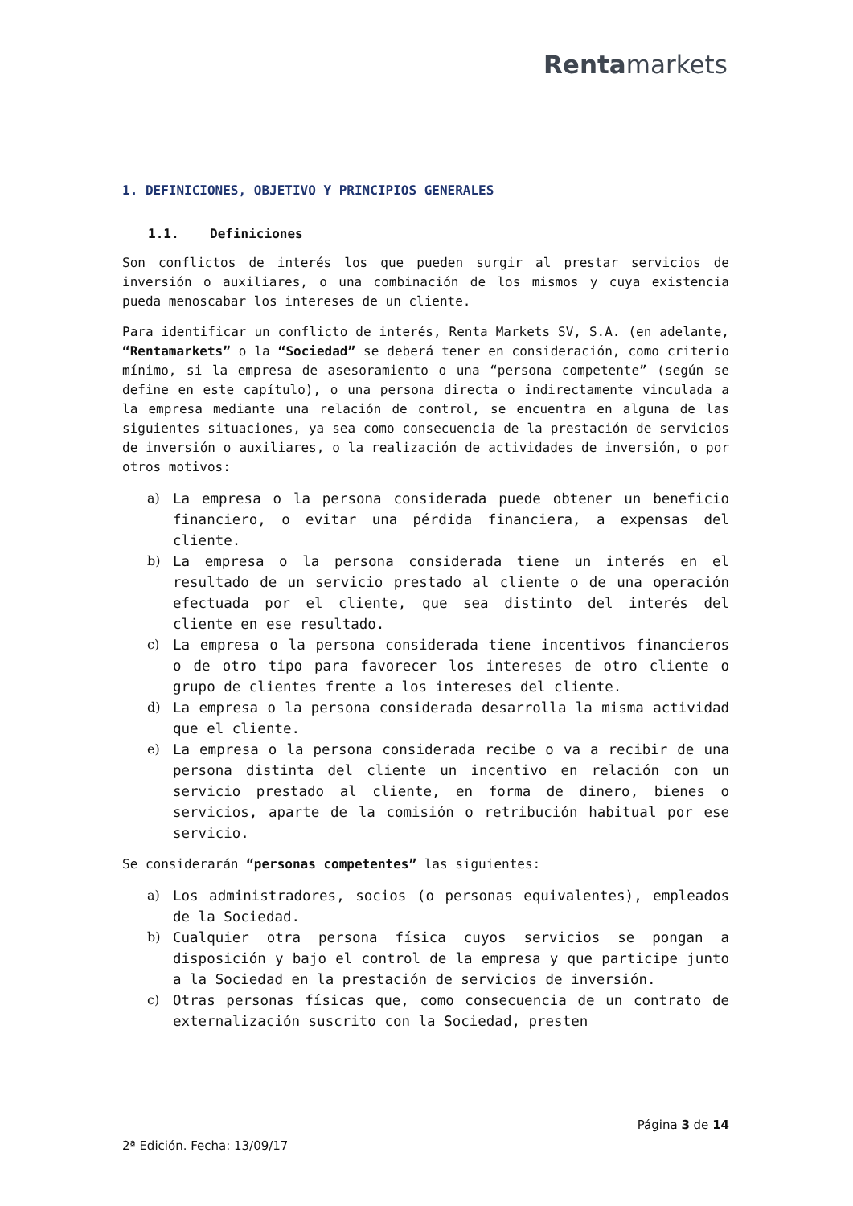Rentamarkets
1. DEFINICIONES, OBJETIVO Y PRINCIPIOS GENERALES
1.1. Definiciones
Son conflictos de interés los que pueden surgir al prestar servicios de inversión o auxiliares, o una combinación de los mismos y cuya existencia pueda menoscabar los intereses de un cliente.
Para identificar un conflicto de interés, Renta Markets SV, S.A. (en adelante, “Rentamarkets” o la “Sociedad” se deberá tener en consideración, como criterio mínimo, si la empresa de asesoramiento o una “persona competente” (según se define en este capítulo), o una persona directa o indirectamente vinculada a la empresa mediante una relación de control, se encuentra en alguna de las siguientes situaciones, ya sea como consecuencia de la prestación de servicios de inversión o auxiliares, o la realización de actividades de inversión, o por otros motivos:
a) La empresa o la persona considerada puede obtener un beneficio financiero, o evitar una pérdida financiera, a expensas del cliente.
b) La empresa o la persona considerada tiene un interés en el resultado de un servicio prestado al cliente o de una operación efectuada por el cliente, que sea distinto del interés del cliente en ese resultado.
c) La empresa o la persona considerada tiene incentivos financieros o de otro tipo para favorecer los intereses de otro cliente o grupo de clientes frente a los intereses del cliente.
d) La empresa o la persona considerada desarrolla la misma actividad que el cliente.
e) La empresa o la persona considerada recibe o va a recibir de una persona distinta del cliente un incentivo en relación con un servicio prestado al cliente, en forma de dinero, bienes o servicios, aparte de la comisión o retribución habitual por ese servicio.
Se considerarán “personas competentes” las siguientes:
a) Los administradores, socios (o personas equivalentes), empleados de la Sociedad.
b) Cualquier otra persona física cuyos servicios se pongan a disposición y bajo el control de la empresa y que participe junto a la Sociedad en la prestación de servicios de inversión.
c) Otras personas físicas que, como consecuencia de un contrato de externalización suscrito con la Sociedad, presten
Página 3 de 14
2ª Edición. Fecha: 13/09/17